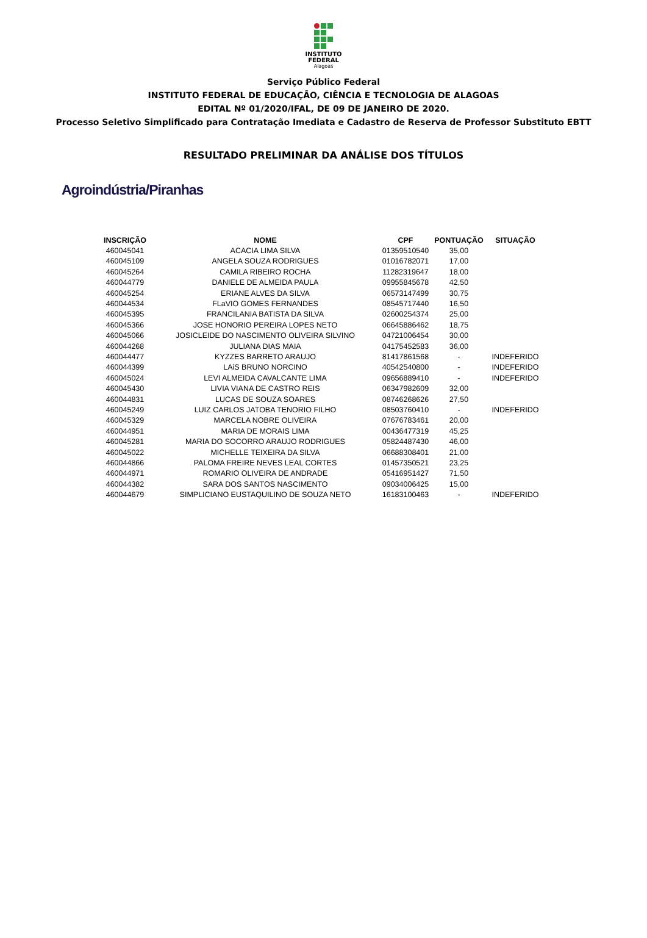INSTITUTO
FEDERAL
Alagoas
Serviço Público Federal
INSTITUTO FEDERAL DE EDUCAÇÃO, CIÊNCIA E TECNOLOGIA DE ALAGOAS
EDITAL Nº 01/2020/IFAL, DE 09 DE JANEIRO DE 2020.
Processo Seletivo Simplificado para Contratação Imediata e Cadastro de Reserva de Professor Substituto EBTT
RESULTADO PRELIMINAR DA ANÁLISE DOS TÍTULOS
Agroindústria/Piranhas
| INSCRIÇÃO | NOME | CPF | PONTUAÇÃO | SITUAÇÃO |
| --- | --- | --- | --- | --- |
| 460045041 | ACACIA LIMA SILVA | 01359510540 | 35,00 | |
| 460045109 | ANGELA SOUZA RODRIGUES | 01016782071 | 17,00 | |
| 460045264 | CAMILA RIBEIRO ROCHA | 11282319647 | 18,00 | |
| 460044779 | DANIELE DE ALMEIDA PAULA | 09955845678 | 42,50 | |
| 460045254 | ERIANE ALVES DA SILVA | 06573147499 | 30,75 | |
| 460044534 | FLaVIO GOMES FERNANDES | 08545717440 | 16,50 | |
| 460045395 | FRANCILANIA BATISTA DA SILVA | 02600254374 | 25,00 | |
| 460045366 | JOSE HONORIO PEREIRA LOPES NETO | 06645886462 | 18,75 | |
| 460045066 | JOSICLEIDE DO NASCIMENTO OLIVEIRA SILVINO | 04721006454 | 30,00 | |
| 460044268 | JULIANA DIAS MAIA | 04175452583 | 36,00 | |
| 460044477 | KYZZES BARRETO ARAUJO | 81417861568 | - | INDEFERIDO |
| 460044399 | LAiS BRUNO NORCINO | 40542540800 | - | INDEFERIDO |
| 460045024 | LEVI ALMEIDA CAVALCANTE LIMA | 09656889410 | - | INDEFERIDO |
| 460045430 | LIVIA VIANA DE CASTRO REIS | 06347982609 | 32,00 | |
| 460044831 | LUCAS DE SOUZA SOARES | 08746268626 | 27,50 | |
| 460045249 | LUIZ CARLOS JATOBA TENORIO FILHO | 08503760410 | - | INDEFERIDO |
| 460045329 | MARCELA NOBRE OLIVEIRA | 07676783461 | 20,00 | |
| 460044951 | MARIA DE MORAIS LIMA | 00436477319 | 45,25 | |
| 460045281 | MARIA DO SOCORRO ARAUJO RODRIGUES | 05824487430 | 46,00 | |
| 460045022 | MICHELLE TEIXEIRA DA SILVA | 06688308401 | 21,00 | |
| 460044866 | PALOMA FREIRE NEVES LEAL CORTES | 01457350521 | 23,25 | |
| 460044971 | ROMARIO OLIVEIRA DE ANDRADE | 05416951427 | 71,50 | |
| 460044382 | SARA DOS SANTOS NASCIMENTO | 09034006425 | 15,00 | |
| 460044679 | SIMPLICIANO EUSTAQUILINO DE SOUZA NETO | 16183100463 | - | INDEFERIDO |